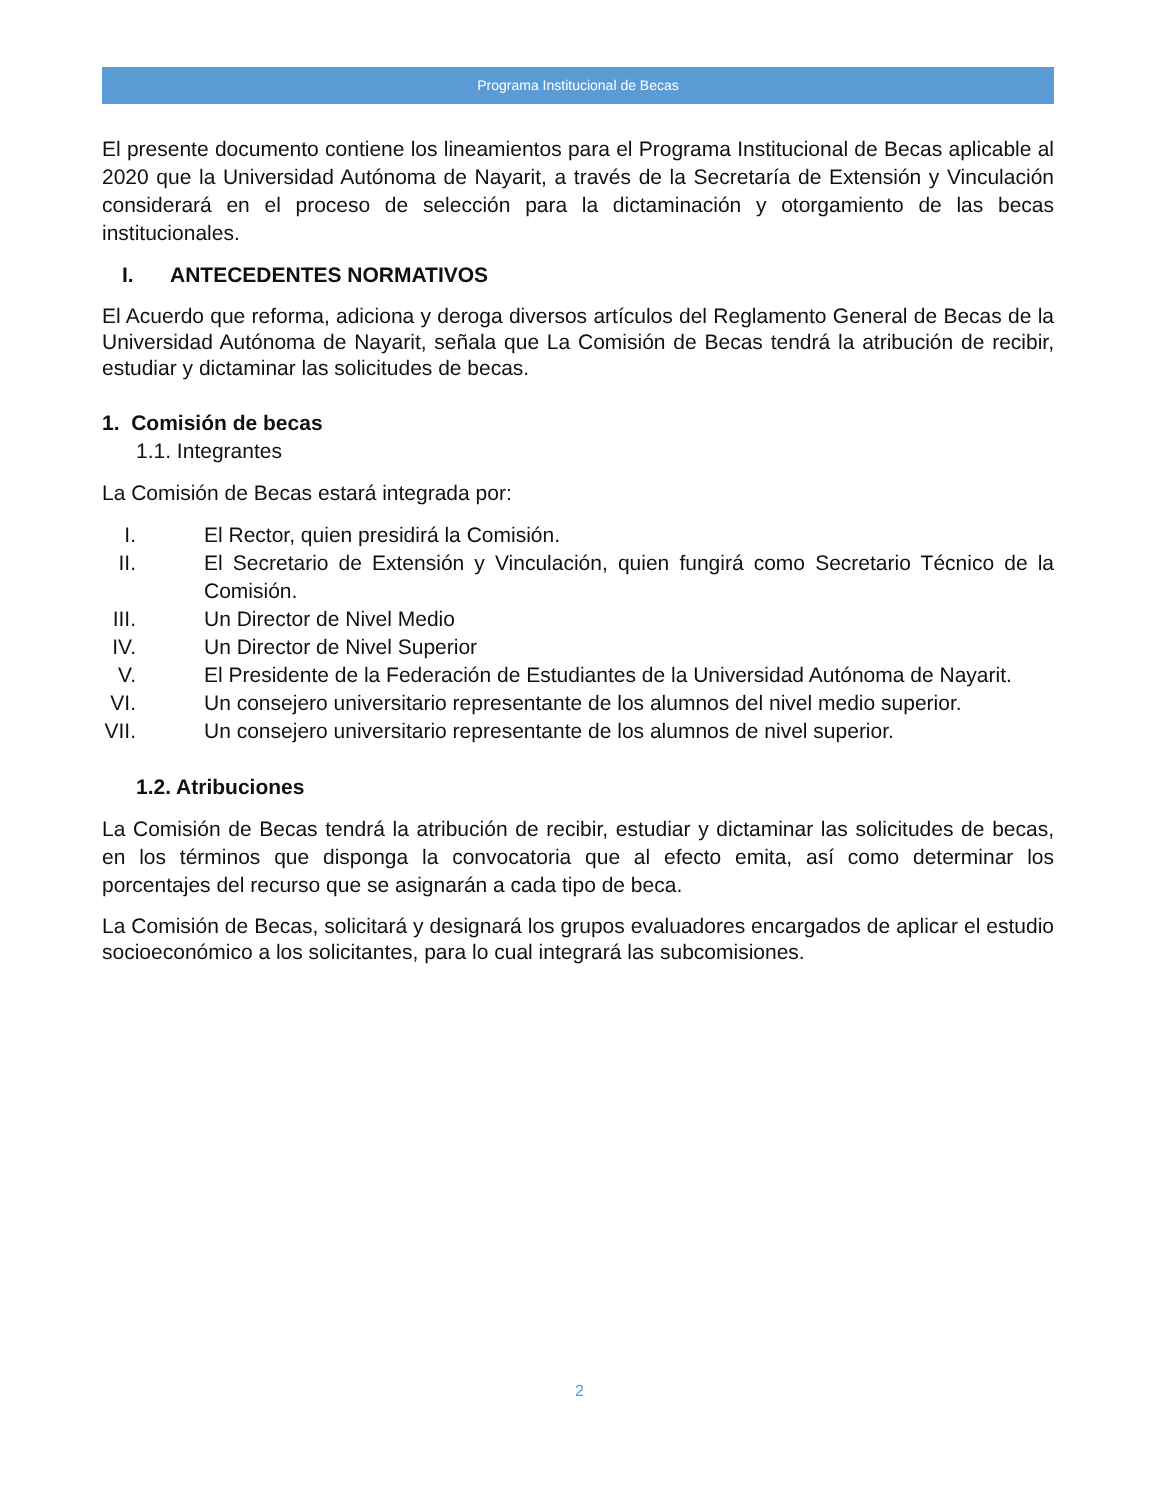Programa Institucional de Becas
El presente documento contiene los lineamientos para el Programa Institucional de Becas aplicable al 2020 que la Universidad Autónoma de Nayarit, a través de la Secretaría de Extensión y Vinculación considerará en el proceso de selección para la dictaminación y otorgamiento de las becas institucionales.
I. ANTECEDENTES NORMATIVOS
El Acuerdo que reforma, adiciona y deroga diversos artículos del Reglamento General de Becas de la Universidad Autónoma de Nayarit, señala que La Comisión de Becas tendrá la atribución de recibir, estudiar y dictaminar las solicitudes de becas.
1. Comisión de becas
1.1. Integrantes
La Comisión de Becas estará integrada por:
I. El Rector, quien presidirá la Comisión.
II. El Secretario de Extensión y Vinculación, quien fungirá como Secretario Técnico de la Comisión.
III. Un Director de Nivel Medio
IV. Un Director de Nivel Superior
V. El Presidente de la Federación de Estudiantes de la Universidad Autónoma de Nayarit.
VI. Un consejero universitario representante de los alumnos del nivel medio superior.
VII. Un consejero universitario representante de los alumnos de nivel superior.
1.2. Atribuciones
La Comisión de Becas tendrá la atribución de recibir, estudiar y dictaminar las solicitudes de becas, en los términos que disponga la convocatoria que al efecto emita, así como determinar los porcentajes del recurso que se asignarán a cada tipo de beca.
La Comisión de Becas, solicitará y designará los grupos evaluadores encargados de aplicar el estudio socioeconómico a los solicitantes, para lo cual integrará las subcomisiones.
2